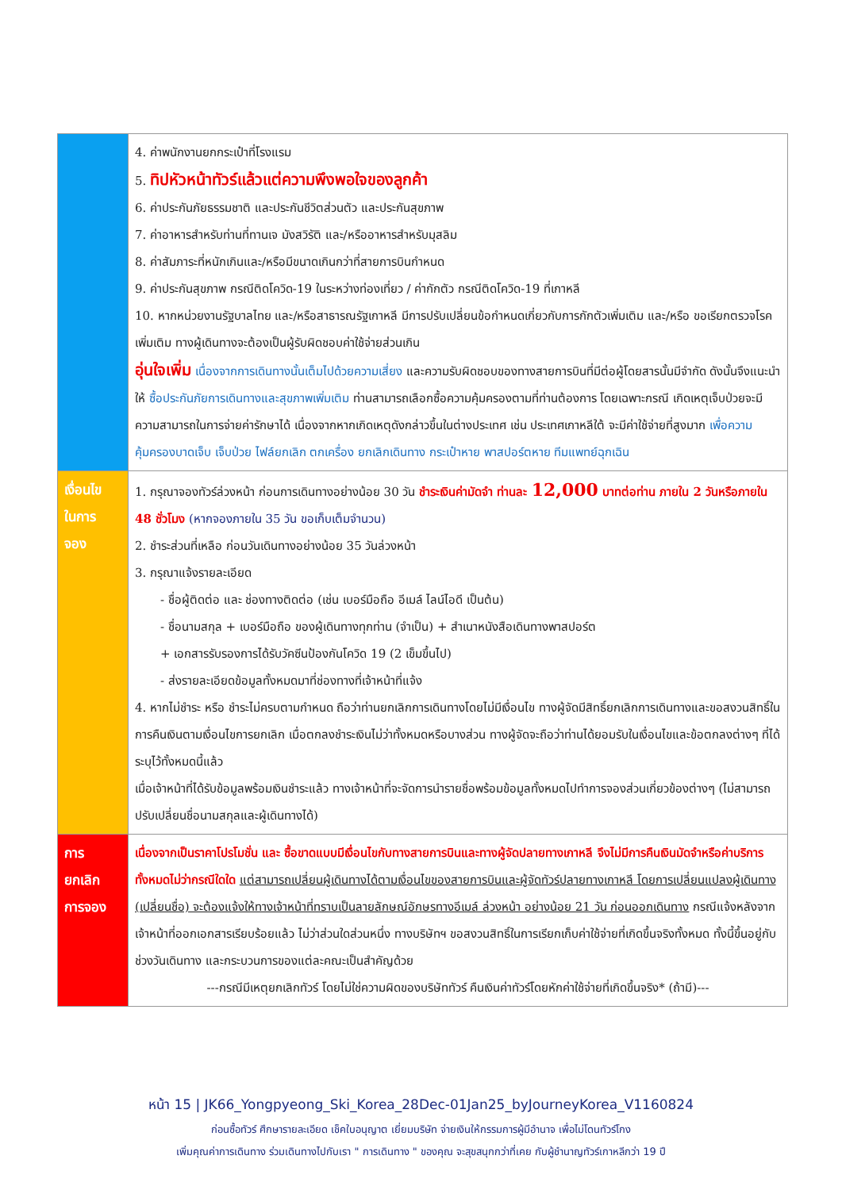| | 4. ค่าพนักงานยกกระเป๋าที่โรงแรม 5. ทิปหัวหน้าทัวร์แล้วแต่ความพึงพอใจของลูกค้า 6. ค่าประกันภัยธรรมชาติ และประกันชีวิตส่วนตัว และประกันสุขภาพ 7. ค่าอาหารสำหรับท่านที่ทานเจ มังสวิรัติ และ/หรืออาหารสำหรับมุสลิม 8. ค่าสัมภาระที่หนักเกินและ/หรือมีขนาดเกินกว่าที่สายการบินกำหนด 9. ค่าประกันสุขภาพ กรณีติดโควิด-19 ในระหว่างท่องเที่ยว / ค่ากักตัว กรณีติดโควิด-19 ที่เกาหลี 10. หากหน่วยงานรัฐบาลไทย และ/หรือสาธารณรัฐเกาหลี มีการปรับเปลี่ยนข้อกำหนดเกี่ยวกับการกักตัวเพิ่มเติม และ/หรือ ขอเรียกตรวจโรคเพิ่มเติม ทางผู้เดินทางจะต้องเป็นผู้รับผิดชอบค่าใช้จ่ายส่วนเกิน อุ่นใจเพิ่ม เนื่องจากการเดินทางนั้นเต็มไปด้วยความเสี่ยง และความรับผิดชอบของทางสายการบินที่มีต่อผู้โดยสารนั้นมีจำกัด ดังนั้นจึงแนะนำให้ ซื้อประกันภัยการเดินทางและสุขภาพเพิ่มเติม ท่านสามารถเลือกซื้อความคุ้มครองตามที่ท่านต้องการ โดยเฉพาะกรณี เกิดเหตุเจ็บป่วยจะมีความสามารถในการจ่ายค่ารักษาได้ เนื่องจากหากเกิดเหตุดังกล่าวขึ้นในต่างประเทศ เช่น ประเทศเกาหลีใต้ จะมีค่าใช้จ่ายที่สูงมาก เพื่อความคุ้มครองบาดเจ็บ เจ็บป่วย ไฟล์ยกเลิก ตกเครื่อง ยกเลิกเดินทาง กระเป๋าหาย พาสปอร์ตหาย ทีมแพทย์ฉุกเฉิน |
| เงื่อนไข ในการ จอง | 1. กรุณาจองทัวร์ล่วงหน้า ก่อนการเดินทางอย่างน้อย 30 วัน ชำระเงินค่ามัดจำ ท่านละ 12,000 บาทต่อท่าน ภายใน 2 วันหรือภายใน 48 ชั่วโมง (หากจองภายใน 35 วัน ขอเก็บเต็มจำนวน) 2. ชำระส่วนที่เหลือ ก่อนวันเดินทางอย่างน้อย 35 วันล่วงหน้า 3. กรุณาแจ้งรายละเอียด - ชื่อผู้ติดต่อ และ ช่องทางติดต่อ (เช่น เบอร์มือถือ อีเมล์ ไลน์ไอดี เป็นต้น) - ชื่อนามสกุล + เบอร์มือถือ ของผู้เดินทางทุกท่าน (จำเป็น) + สำเนาหนังสือเดินทางพาสปอร์ต + เอกสารรับรองการได้รับวัคซีนป้องกันโควิด 19 (2 เข็มขึ้นไป) - ส่งรายละเอียดข้อมูลทั้งหมดมาที่ช่องทางที่เจ้าหน้าที่แจ้ง 4. หากไม่ชำระ หรือ ชำระไม่ครบตามกำหนด ถือว่าท่านยกเลิกการเดินทางโดยไม่มีเงื่อนไข ทางผู้จัดมีสิทธิ์ยกเลิกการเดินทางและขอสงวนสิทธิ์ในการคืนเงินตามเงื่อนไขการยกเลิก เมื่อตกลงชำระเงินไม่ว่าทั้งหมดหรือบางส่วน ทางผู้จัดจะถือว่าท่านได้ยอมรับในเงื่อนไขและข้อตกลงต่างๆ ที่ได้ระบุไว้ทั้งหมดนี้แล้ว เมื่อเจ้าหน้าที่ได้รับข้อมูลพร้อมเงินชำระแล้ว ทางเจ้าหน้าที่จะจัดการนำรายชื่อพร้อมข้อมูลทั้งหมดไปทำการจองส่วนเกี่ยวข้องต่างๆ (ไม่สามารถปรับเปลี่ยนชื่อนามสกุลและผู้เดินทางได้) |
| การ ยกเลิก การจอง | เนื่องจากเป็นราคาโปรโมชั่น และ ซื้อขาดแบบมีเงื่อนไขกับทางสายการบินและทางผู้จัดปลายทางเกาหลี จึงไม่มีการคืนเงินมัดจำหรือค่าบริการทั้งหมดไม่ว่ากรณีใดใด แต่สามารถเปลี่ยนผู้เดินทางได้ตามเงื่อนไขของสายการบินและผู้จัดทัวร์ปลายทางเกาหลี โดยการเปลี่ยนแปลงผู้เดินทาง (เปลี่ยนชื่อ) จะต้องแจ้งให้ทางเจ้าหน้าที่ทราบเป็นลายลักษณ์อักษรทางอีเมล์ ล่วงหน้า อย่างน้อย 21 วัน ก่อนออกเดินทาง กรณีแจ้งหลังจากเจ้าหน้าที่ออกเอกสารเรียบร้อยแล้ว ไม่ว่าส่วนใดส่วนหนึ่ง ทางบริษัทฯ ขอสงวนสิทธิ์ในการเรียกเก็บค่าใช้จ่ายที่เกิดขึ้นจริงทั้งหมด ทั้งนี้ขึ้นอยู่กับช่วงวันเดินทาง และกระบวนการของแต่ละคณะเป็นสำคัญด้วย ---กรณีมีเหตุยกเลิกทัวร์ โดยไม่ใช่ความผิดของบริษัททัวร์ คืนเงินค่าทัวร์โดยหักค่าใช้จ่ายที่เกิดขึ้นจริง* (ถ้ามี)--- |
หน้า 15 | JK66_Yongpyeong_Ski_Korea_28Dec-01Jan25_byJourneyKorea_V1160824
ก่อนซื้อทัวร์ ศึกษารายละเอียด เช็คใบอนุญาต เยี่ยมบริษัท จ่ายเงินให้กรรมการผู้มีอำนาจ เพื่อไม่โดนทัวร์โกง
เพิ่มคุณค่าการเดินทาง ร่วมเดินทางไปกับเรา " การเดินทาง " ของคุณ จะสุขสนุกกว่าที่เคย กับผู้ชำนาญทัวร์เกาหลีกว่า 19 ปี